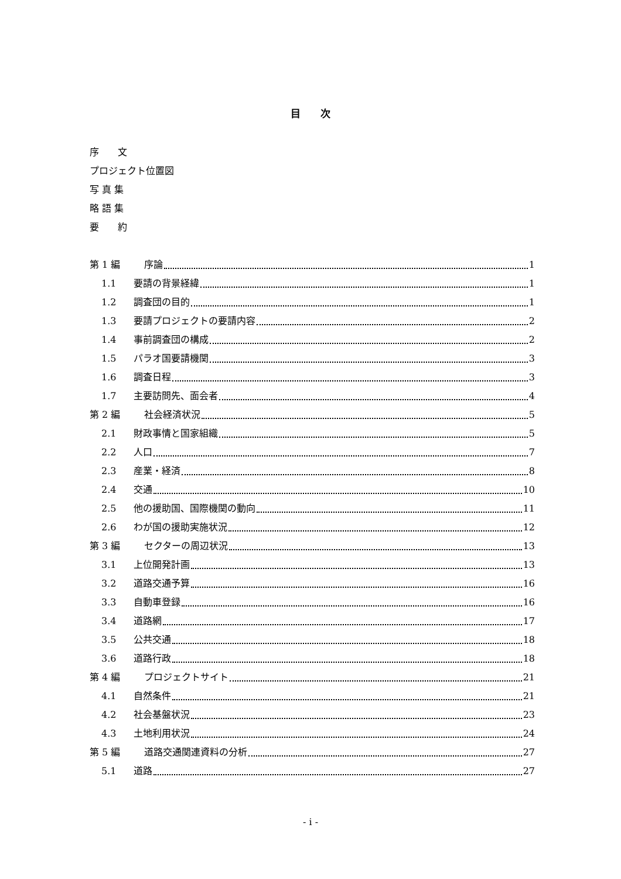目　　次
序　　文
プロジェクト位置図
写 真 集
略 語 集
要　　約
第 1 編 序論 1
1.1 要請の背景経緯 1
1.2 調査団の目的 1
1.3 要請プロジェクトの要請内容 2
1.4 事前調査団の構成 2
1.5 パラオ国要請機関 3
1.6 調査日程 3
1.7 主要訪問先、面会者 4
第 2 編 社会経済状況 5
2.1 財政事情と国家組織 5
2.2 人口 7
2.3 産業・経済 8
2.4 交通 10
2.5 他の援助国、国際機関の動向 11
2.6 わが国の援助実施状況 12
第 3 編 セクターの周辺状況 13
3.1 上位開発計画 13
3.2 道路交通予算 16
3.3 自動車登録 16
3.4 道路網 17
3.5 公共交通 18
3.6 道路行政 18
第 4 編 プロジェクトサイト 21
4.1 自然条件 21
4.2 社会基盤状況 23
4.3 土地利用状況 24
第 5 編 道路交通関連資料の分析 27
5.1 道路 27
- i -